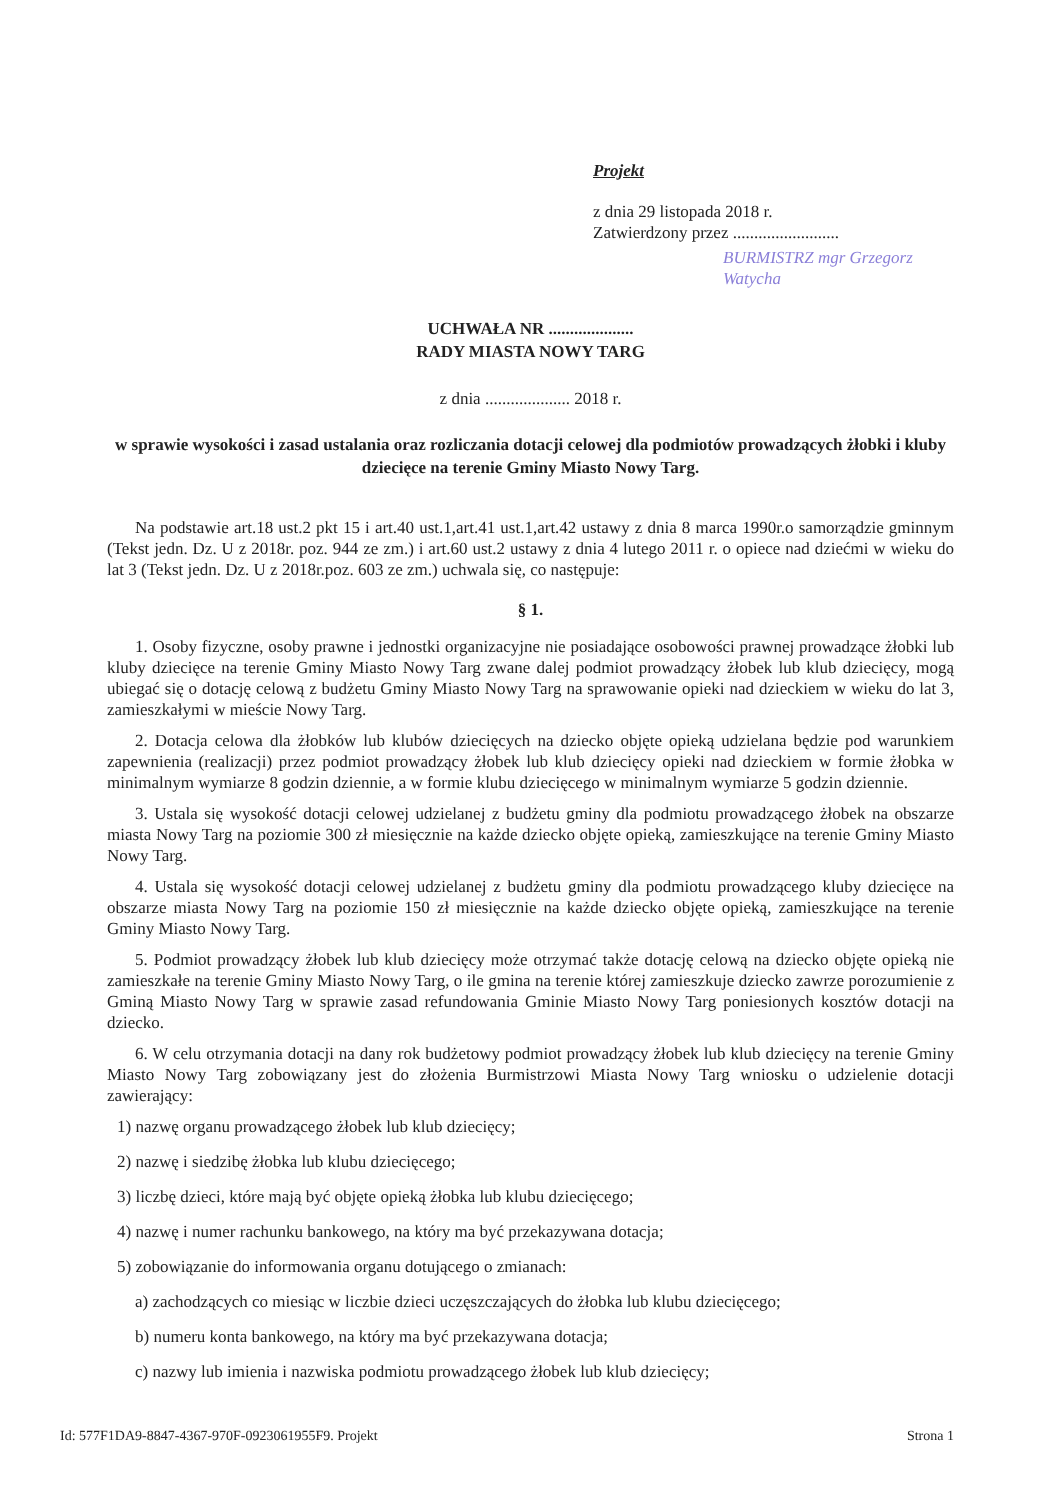Projekt
z dnia 29 listopada 2018 r.
Zatwierdzony przez .........................
BURMISTRZ mgr Grzegorz Watycha
UCHWAŁA NR ....................
RADY MIASTA NOWY TARG
z dnia .................... 2018 r.
w sprawie wysokości i zasad ustalania oraz rozliczania dotacji celowej dla podmiotów prowadzących żłobki i kluby dziecięce na terenie Gminy Miasto Nowy Targ.
Na podstawie art.18 ust.2 pkt 15 i art.40 ust.1,art.41 ust.1,art.42 ustawy z dnia 8 marca 1990r.o samorządzie gminnym (Tekst jedn. Dz. U z 2018r. poz. 944 ze zm.) i art.60 ust.2 ustawy z dnia 4 lutego 2011 r. o opiece nad dziećmi w wieku do lat 3 (Tekst jedn. Dz. U z 2018r.poz. 603 ze zm.) uchwala się, co następuje:
§ 1.
1. Osoby fizyczne, osoby prawne i jednostki organizacyjne nie posiadające osobowości prawnej prowadzące żłobki lub kluby dziecięce na terenie Gminy Miasto Nowy Targ zwane dalej podmiot prowadzący żłobek lub klub dziecięcy, mogą ubiegać się o dotację celową z budżetu Gminy Miasto Nowy Targ na sprawowanie opieki nad dzieckiem w wieku do lat 3, zamieszkałymi w mieście Nowy Targ.
2. Dotacja celowa dla żłobków lub klubów dziecięcych na dziecko objęte opieką udzielana będzie pod warunkiem zapewnienia (realizacji) przez podmiot prowadzący żłobek lub klub dziecięcy opieki nad dzieckiem w formie żłobka w minimalnym wymiarze 8 godzin dziennie, a w formie klubu dziecięcego w minimalnym wymiarze 5 godzin dziennie.
3. Ustala się wysokość dotacji celowej udzielanej z budżetu gminy dla podmiotu prowadzącego żłobek na obszarze miasta Nowy Targ na poziomie 300 zł miesięcznie na każde dziecko objęte opieką, zamieszkujące na terenie Gminy Miasto Nowy Targ.
4. Ustala się wysokość dotacji celowej udzielanej z budżetu gminy dla podmiotu prowadzącego kluby dziecięce na obszarze miasta Nowy Targ na poziomie 150 zł miesięcznie na każde dziecko objęte opieką, zamieszkujące na terenie Gminy Miasto Nowy Targ.
5. Podmiot prowadzący żłobek lub klub dziecięcy może otrzymać także dotację celową na dziecko objęte opieką nie zamieszkałe na terenie Gminy Miasto Nowy Targ, o ile gmina na terenie której zamieszkuje dziecko zawrze porozumienie z Gminą Miasto Nowy Targ w sprawie zasad refundowania Gminie Miasto Nowy Targ poniesionych kosztów dotacji na dziecko.
6. W celu otrzymania dotacji na dany rok budżetowy podmiot prowadzący żłobek lub klub dziecięcy na terenie Gminy Miasto Nowy Targ zobowiązany jest do złożenia Burmistrzowi Miasta Nowy Targ wniosku o udzielenie dotacji zawierający:
1) nazwę organu prowadzącego żłobek lub klub dziecięcy;
2) nazwę i siedzibę żłobka lub klubu dziecięcego;
3) liczbę dzieci, które mają być objęte opieką żłobka lub klubu dziecięcego;
4) nazwę i numer rachunku bankowego, na który ma być przekazywana dotacja;
5) zobowiązanie do informowania organu dotującego o zmianach:
a) zachodzących co miesiąc w liczbie dzieci uczęszczających do żłobka lub klubu dziecięcego;
b) numeru konta bankowego, na który ma być przekazywana dotacja;
c) nazwy lub imienia i nazwiska podmiotu prowadzącego żłobek lub klub dziecięcy;
Id: 577F1DA9-8847-4367-970F-0923061955F9. Projekt Strona 1